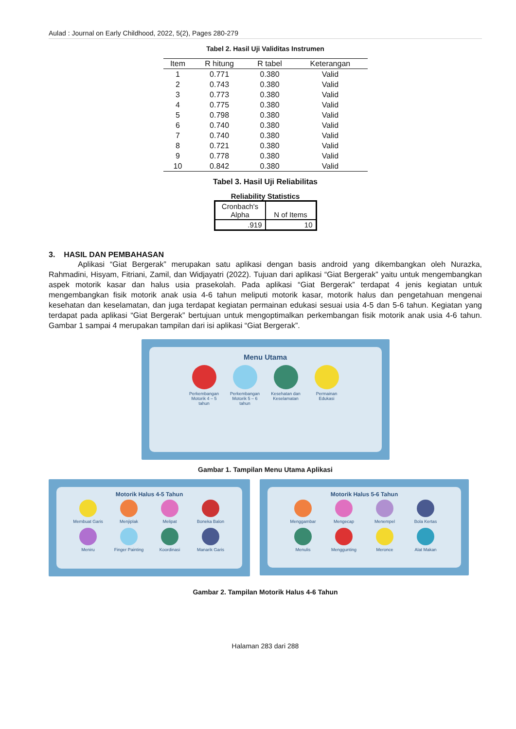Aulad : Journal on Early Childhood, 2022, 5(2), Pages 280-279
Tabel 2. Hasil Uji Validitas Instrumen
| Item | R hitung | R tabel | Keterangan |
| --- | --- | --- | --- |
| 1 | 0.771 | 0.380 | Valid |
| 2 | 0.743 | 0.380 | Valid |
| 3 | 0.773 | 0.380 | Valid |
| 4 | 0.775 | 0.380 | Valid |
| 5 | 0.798 | 0.380 | Valid |
| 6 | 0.740 | 0.380 | Valid |
| 7 | 0.740 | 0.380 | Valid |
| 8 | 0.721 | 0.380 | Valid |
| 9 | 0.778 | 0.380 | Valid |
| 10 | 0.842 | 0.380 | Valid |
Tabel 3. Hasil Uji Reliabilitas
Reliability Statistics
| Cronbach's Alpha | N of Items |
| .919 | 10 |
3. HASIL DAN PEMBAHASAN
Aplikasi “Giat Bergerak” merupakan satu aplikasi dengan basis android yang dikembangkan oleh Nurazka, Rahmadini, Hisyam, Fitriani, Zamil, dan Widjayatri (2022). Tujuan dari aplikasi “Giat Bergerak” yaitu untuk mengembangkan aspek motorik kasar dan halus usia prasekolah. Pada aplikasi “Giat Bergerak” terdapat 4 jenis kegiatan untuk mengembangkan fisik motorik anak usia 4-6 tahun meliputi motorik kasar, motorik halus dan pengetahuan mengenai kesehatan dan keselamatan, dan juga terdapat kegiatan permainan edukasi sesuai usia 4-5 dan 5-6 tahun. Kegiatan yang terdapat pada aplikasi “Giat Bergerak” bertujuan untuk mengoptimalkan perkembangan fisik motorik anak usia 4-6 tahun. Gambar 1 sampai 4 merupakan tampilan dari isi aplikasi “Giat Bergerak”.
Menu Utama
Perkembangan Motorik 4 – 5 tahun
Perkembangan Motorik 5 – 6 tahun
Kesehatan dan Keselamatan
Permainan Edukasi
Gambar 1. Tampilan Menu Utama Aplikasi
Motorik Halus 4-5 Tahun
Membuat Garis
Menjiplak Melipat Boneka Balon
Meniru Finger Painting
Koordinasi Manarik Garis
Motorik Halus 5-6 Tahun
Menggambar Mengecap Menempel Bola Kertas
Menulis Menggunting Meronce Alat Makan
Gambar 2. Tampilan Motorik Halus 4-6 Tahun
Halaman 283 dari 288